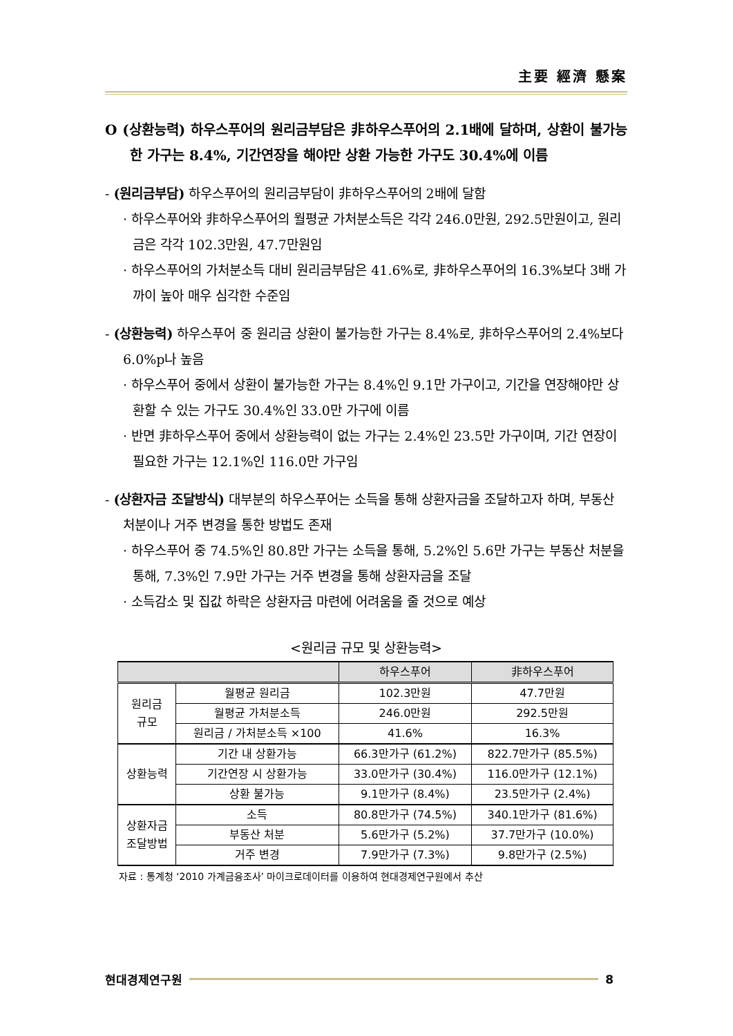主要 經濟 懸案
O (상환능력) 하우스푸어의 원리금부담은 非하우스푸어의 2.1배에 달하며, 상환이 불가능한 가구는 8.4%, 기간연장을 해야만 상환 가능한 가구도 30.4%에 이름
- (원리금부담) 하우스푸어의 원리금부담이 非하우스푸어의 2배에 달함
· 하우스푸어와 非하우스푸어의 월평균 가처분소득은 각각 246.0만원, 292.5만원이고, 원리금은 각각 102.3만원, 47.7만원임
· 하우스푸어의 가처분소득 대비 원리금부담은 41.6%로, 非하우스푸어의 16.3%보다 3배 가까이 높아 매우 심각한 수준임
- (상환능력) 하우스푸어 중 원리금 상환이 불가능한 가구는 8.4%로, 非하우스푸어의 2.4%보다 6.0%p나 높음
· 하우스푸어 중에서 상환이 불가능한 가구는 8.4%인 9.1만 가구이고, 기간을 연장해야만 상환할 수 있는 가구도 30.4%인 33.0만 가구에 이름
· 반면 非하우스푸어 중에서 상환능력이 없는 가구는 2.4%인 23.5만 가구이며, 기간 연장이 필요한 가구는 12.1%인 116.0만 가구임
- (상환자금 조달방식) 대부분의 하우스푸어는 소득을 통해 상환자금을 조달하고자 하며, 부동산 처분이나 거주 변경을 통한 방법도 존재
· 하우스푸어 중 74.5%인 80.8만 가구는 소득을 통해, 5.2%인 5.6만 가구는 부동산 처분을 통해, 7.3%인 7.9만 가구는 거주 변경을 통해 상환자금을 조달
· 소득감소 및 집값 하락은 상환자금 마련에 어려움을 줄 것으로 예상
<원리금 규모 및 상환능력>
| | | 하우스푸어 | 非하우스푸어 |
| --- | --- | --- | --- |
| 원리금 규모 | 월평균 원리금 | 102.3만원 | 47.7만원 |
| | 월평균 가처분소득 | 246.0만원 | 292.5만원 |
| | 원리금 / 가처분소득 ×100 | 41.6% | 16.3% |
| 상환능력 | 기간 내 상환가능 | 66.3만가구 (61.2%) | 822.7만가구 (85.5%) |
| | 기간연장 시 상환가능 | 33.0만가구 (30.4%) | 116.0만가구 (12.1%) |
| | 상환 불가능 | 9.1만가구 (8.4%) | 23.5만가구 (2.4%) |
| 상환자금 조달방법 | 소득 | 80.8만가구 (74.5%) | 340.1만가구 (81.6%) |
| | 부동산 처분 | 5.6만가구 (5.2%) | 37.7만가구 (10.0%) |
| | 거주 변경 | 7.9만가구 (7.3%) | 9.8만가구 (2.5%) |
자료 : 통계청 ‘2010 가계금융조사’ 마이크로데이터를 이용하여 현대경제연구원에서 추산
현대경제연구원 8